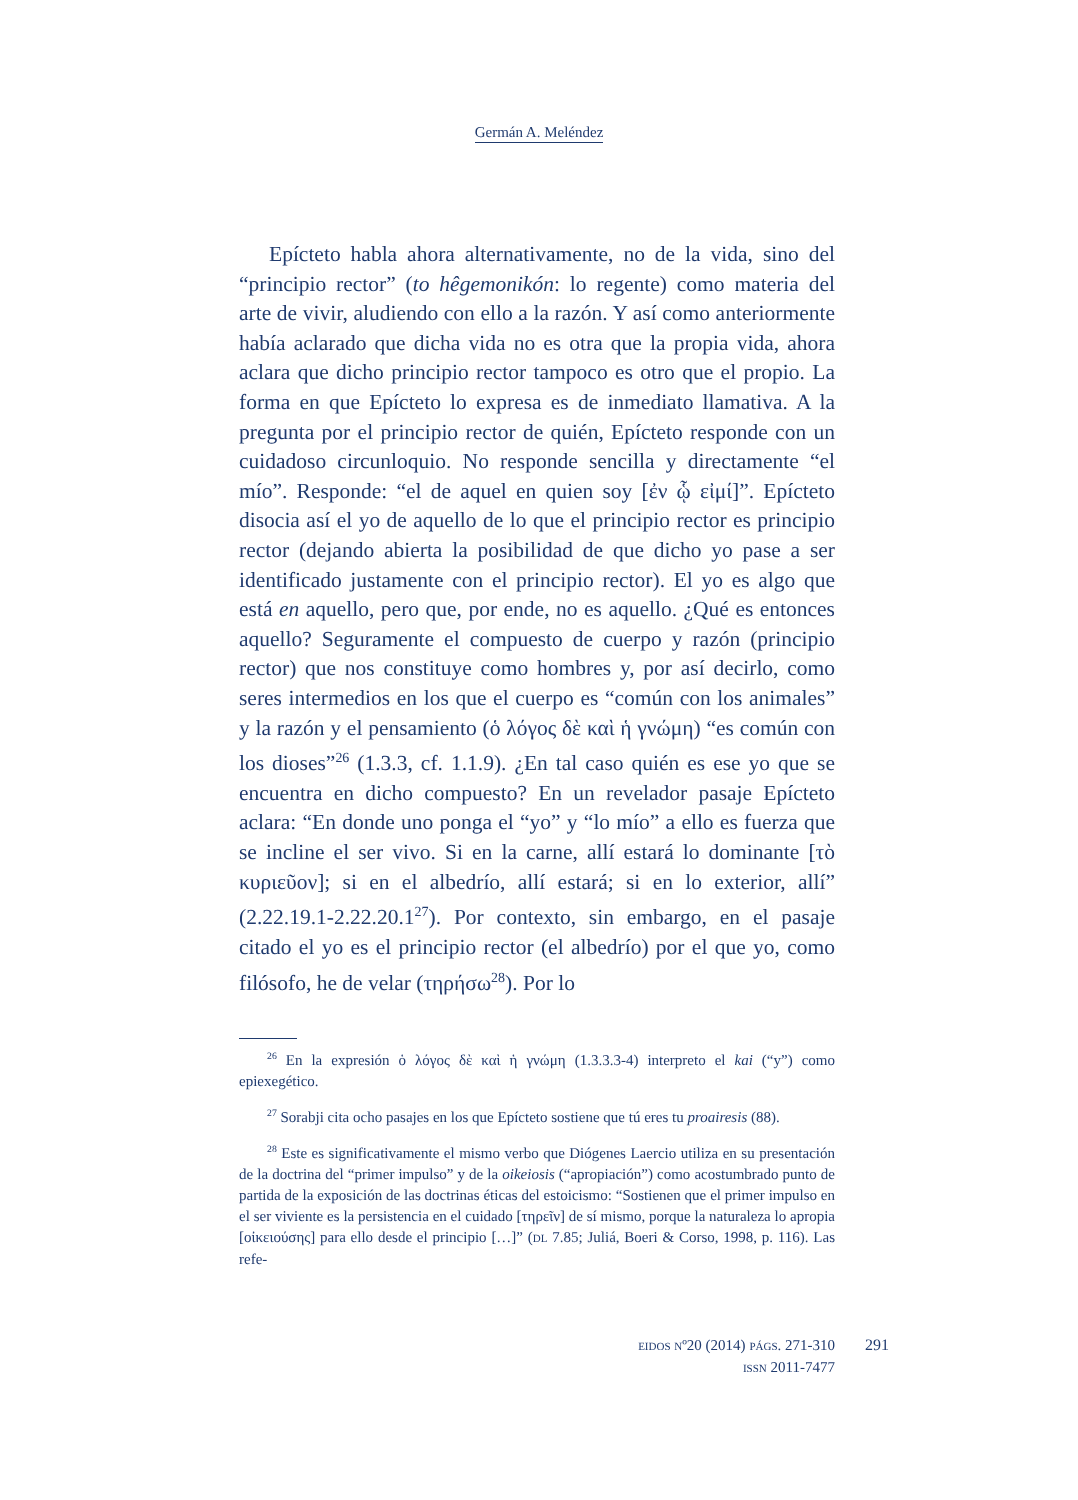Germán A. Meléndez
Epícteto habla ahora alternativamente, no de la vida, sino del “principio rector” (to hêgemonikón: lo regente) como materia del arte de vivir, aludiendo con ello a la razón. Y así como anteriormente había aclarado que dicha vida no es otra que la propia vida, ahora aclara que dicho principio rector tampoco es otro que el propio. La forma en que Epícteto lo expresa es de inmediato llamativa. A la pregunta por el principio rector de quién, Epícteto responde con un cuidadoso circunloquio. No responde sencilla y directamente “el mío”. Responde: “el de aquel en quien soy [ἐν ᾧ εἰμί]”. Epícteto disocia así el yo de aquello de lo que el principio rector es principio rector (dejando abierta la posibilidad de que dicho yo pase a ser identificado justamente con el principio rector). El yo es algo que está en aquello, pero que, por ende, no es aquello. ¿Qué es entonces aquello? Seguramente el compuesto de cuerpo y razón (principio rector) que nos constituye como hombres y, por así decirlo, como seres intermedios en los que el cuerpo es “común con los animales” y la razón y el pensamiento (ὁ λόγος δὲ καὶ ἡ γνώμη) “es común con los dioses”<sup>26</sup> (1.3.3, cf. 1.1.9). ¿En tal caso quién es ese yo que se encuentra en dicho compuesto? En un revelador pasaje Epícteto aclara: “En donde uno ponga el “yo” y “lo mío” a ello es fuerza que se incline el ser vivo. Si en la carne, allí estará lo dominante [τὸ κυριεῦον]; si en el albedrío, allí estará; si en lo exterior, allí” (2.22.19.1-2.22.20.1<sup>27</sup>). Por contexto, sin embargo, en el pasaje citado el yo es el principio rector (el albedrío) por el que yo, como filósofo, he de velar (τηρήσω<sup>28</sup>). Por lo
<sup>26</sup> En la expresión ὁ λόγος δὲ καὶ ἡ γνώμη (1.3.3.3-4) interpreto el kai (“y”) como epiexegético.
<sup>27</sup> Sorabji cita ocho pasajes en los que Epícteto sostiene que tú eres tu proairesis (88).
<sup>28</sup> Este es significativamente el mismo verbo que Diógenes Laercio utiliza en su presentación de la doctrina del “primer impulso” y de la oikeiosis (“apropiación”) como acostumbrado punto de partida de la exposición de las doctrinas éticas del estoicismo: “Sostienen que el primer impulso en el ser viviente es la persistencia en el cuidado [τηρεῖν] de sí mismo, porque la naturaleza lo apropia [οἰκειούσης] para ello desde el principio […]” (DL 7.85; Juliá, Boeri & Corso, 1998, p. 116). Las refe-
EIDOS Nº20 (2014) PÁGS. 271-310
ISSN 2011-7477
291